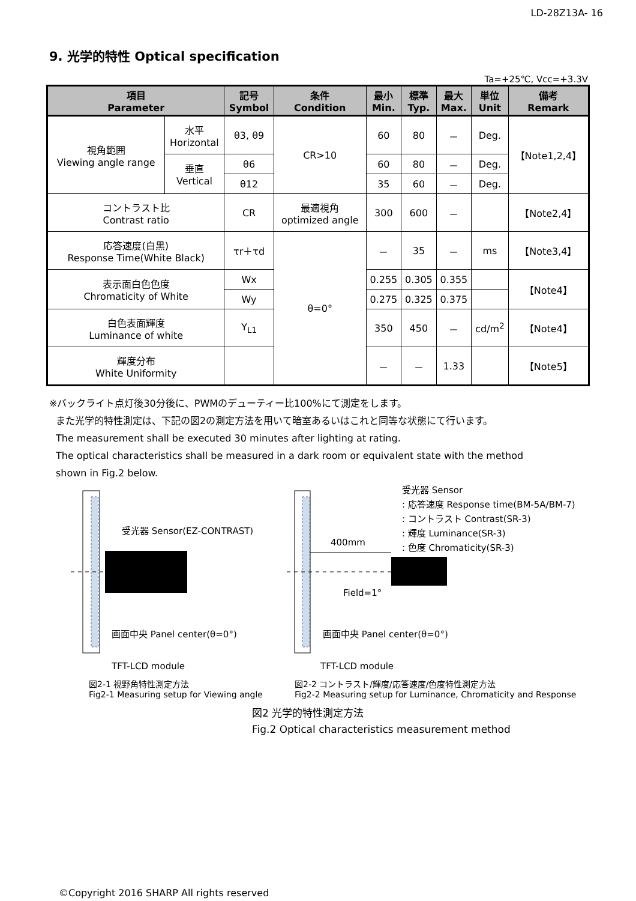LD-28Z13A- 16
9. 光学的特性 Optical specification
Ta=+25℃, Vcc=+3.3V
| 項目 Parameter | | 記号 Symbol | 条件 Condition | 最小 Min. | 標準 Typ. | 最大 Max. | 単位 Unit | 備考 Remark |
| --- | --- | --- | --- | --- | --- | --- | --- | --- |
| 視角範囲 Viewing angle range | 水平 Horizontal | θ3, θ9 | CR>10 | 60 | 80 | － | Deg. | 【Note1,2,4】 |
| | 垂直 Vertical | θ6 | | 60 | 80 | － | Deg. | |
| | | θ12 | | 35 | 60 | － | Deg. | |
| コントラスト比 Contrast ratio | | CR | 最適視角 optimized angle | 300 | 600 | － | | 【Note2,4】 |
| 応答速度(白黒) Response Time(White Black) | | τr＋τd | θ=0° | － | 35 | － | ms | 【Note3,4】 |
| 表示面白色色度 Chromaticity of White | | Wx | | 0.255 | 0.305 | 0.355 | | 【Note4】 |
| | | Wy | | 0.275 | 0.325 | 0.375 | | |
| 白色表面輝度 Luminance of white | | Y<sub>L1</sub> | | 350 | 450 | － | cd/m<sup>2</sup> | 【Note4】 |
| 輝度分布 White Uniformity | | | | － | － | 1.33 | | 【Note5】 |
※バックライト点灯後30分後に、PWMのデューティー比100%にて測定をします。
また光学的特性測定は、下記の図2の測定方法を用いて暗室あるいはこれと同等な状態にて行います。
The measurement shall be executed 30 minutes after lighting at rating.
The optical characteristics shall be measured in a dark room or equivalent state with the method
shown in Fig.2 below.
受光器 Sensor(EZ-CONTRAST)
画面中央 Panel center(θ=0°)
TFT-LCD module
図2-1 視野角特性測定方法
Fig2-1 Measuring setup for Viewing angle
受光器 Sensor
: 応答速度 Response time(BM-5A/BM-7)
: コントラスト Contrast(SR-3)
: 輝度 Luminance(SR-3)
: 色度 Chromaticity(SR-3)
400mm
Field=1°
画面中央 Panel center(θ=0°)
TFT-LCD module
図2-2 コントラスト/輝度/応答速度/色度特性測定方法
Fig2-2 Measuring setup for Luminance, Chromaticity and Response
図2 光学的特性測定方法
Fig.2 Optical characteristics measurement method
©Copyright 2016 SHARP All rights reserved